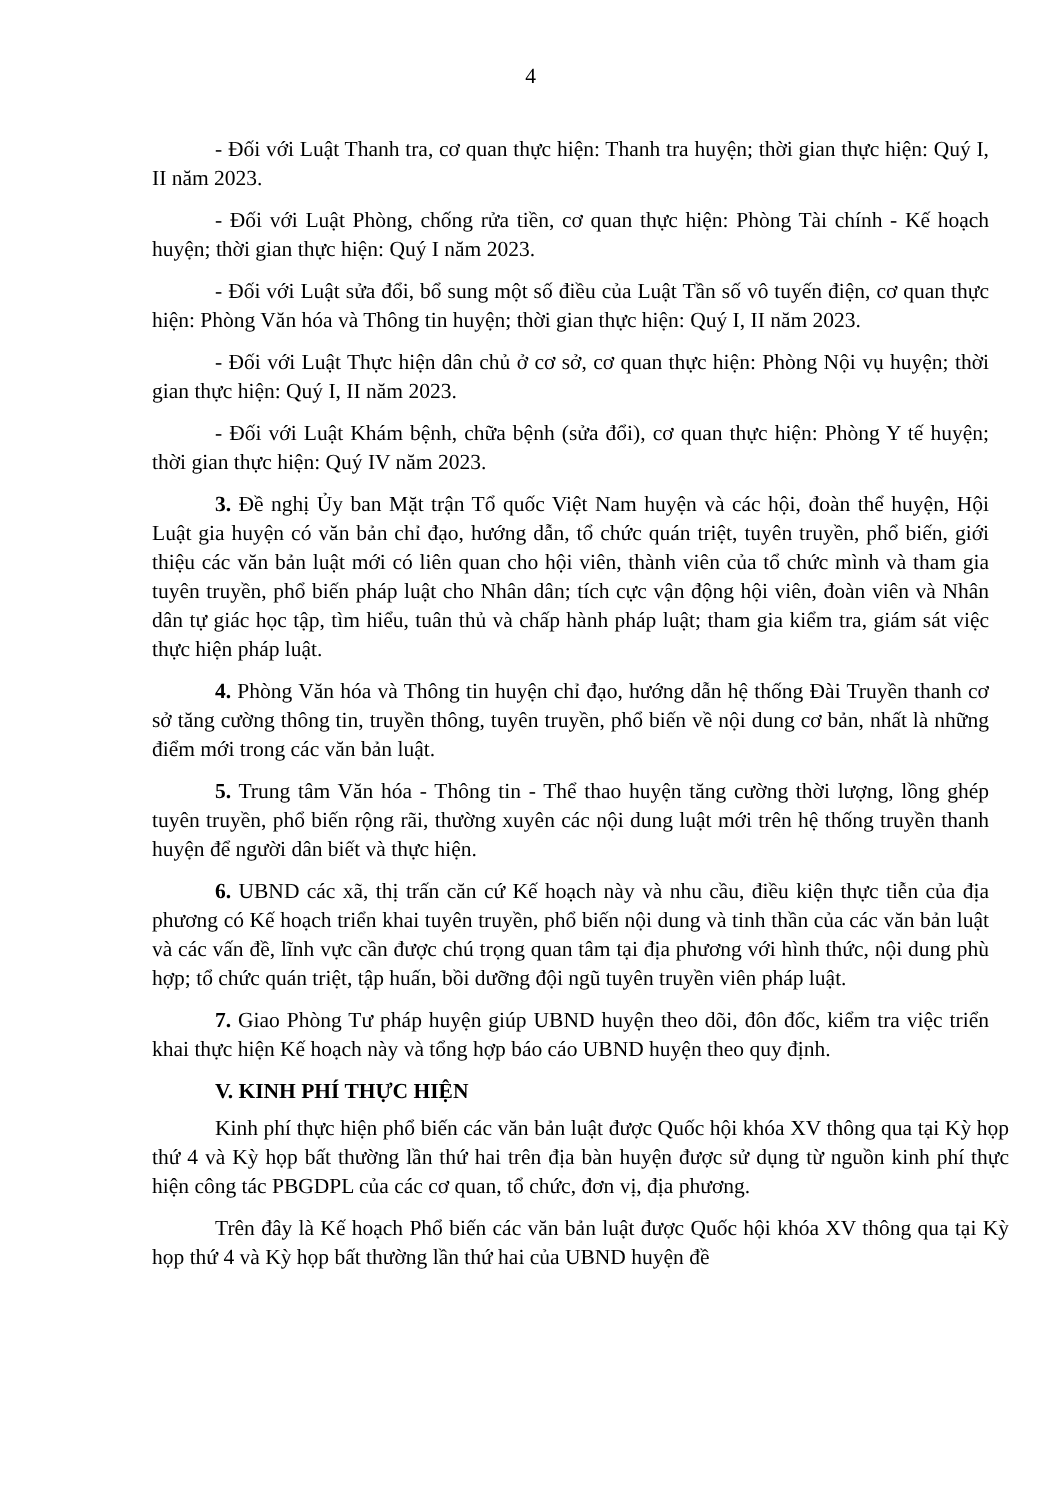4
- Đối với Luật Thanh tra, cơ quan thực hiện: Thanh tra huyện; thời gian thực hiện: Quý I, II năm 2023.
- Đối với Luật Phòng, chống rửa tiền, cơ quan thực hiện: Phòng Tài chính - Kế hoạch huyện; thời gian thực hiện: Quý I năm 2023.
- Đối với Luật sửa đổi, bổ sung một số điều của Luật Tần số vô tuyến điện, cơ quan thực hiện: Phòng Văn hóa và Thông tin huyện; thời gian thực hiện: Quý I, II năm 2023.
- Đối với Luật Thực hiện dân chủ ở cơ sở, cơ quan thực hiện: Phòng Nội vụ huyện; thời gian thực hiện: Quý I, II năm 2023.
- Đối với Luật Khám bệnh, chữa bệnh (sửa đổi), cơ quan thực hiện: Phòng Y tế huyện; thời gian thực hiện: Quý IV năm 2023.
3. Đề nghị Ủy ban Mặt trận Tổ quốc Việt Nam huyện và các hội, đoàn thể huyện, Hội Luật gia huyện có văn bản chỉ đạo, hướng dẫn, tổ chức quán triệt, tuyên truyền, phổ biến, giới thiệu các văn bản luật mới có liên quan cho hội viên, thành viên của tổ chức mình và tham gia tuyên truyền, phổ biến pháp luật cho Nhân dân; tích cực vận động hội viên, đoàn viên và Nhân dân tự giác học tập, tìm hiểu, tuân thủ và chấp hành pháp luật; tham gia kiểm tra, giám sát việc thực hiện pháp luật.
4. Phòng Văn hóa và Thông tin huyện chỉ đạo, hướng dẫn hệ thống Đài Truyền thanh cơ sở tăng cường thông tin, truyền thông, tuyên truyền, phổ biến về nội dung cơ bản, nhất là những điểm mới trong các văn bản luật.
5. Trung tâm Văn hóa - Thông tin - Thể thao huyện tăng cường thời lượng, lồng ghép tuyên truyền, phổ biến rộng rãi, thường xuyên các nội dung luật mới trên hệ thống truyền thanh huyện để người dân biết và thực hiện.
6. UBND các xã, thị trấn căn cứ Kế hoạch này và nhu cầu, điều kiện thực tiễn của địa phương có Kế hoạch triển khai tuyên truyền, phổ biến nội dung và tinh thần của các văn bản luật và các vấn đề, lĩnh vực cần được chú trọng quan tâm tại địa phương với hình thức, nội dung phù hợp; tổ chức quán triệt, tập huấn, bồi dưỡng đội ngũ tuyên truyền viên pháp luật.
7. Giao Phòng Tư pháp huyện giúp UBND huyện theo dõi, đôn đốc, kiểm tra việc triển khai thực hiện Kế hoạch này và tổng hợp báo cáo UBND huyện theo quy định.
V. KINH PHÍ THỰC HIỆN
Kinh phí thực hiện phổ biến các văn bản luật được Quốc hội khóa XV thông qua tại Kỳ họp thứ 4 và Kỳ họp bất thường lần thứ hai trên địa bàn huyện được sử dụng từ nguồn kinh phí thực hiện công tác PBGDPL của các cơ quan, tổ chức, đơn vị, địa phương.
Trên đây là Kế hoạch Phổ biến các văn bản luật được Quốc hội khóa XV thông qua tại Kỳ họp thứ 4 và Kỳ họp bất thường lần thứ hai của UBND huyện đề